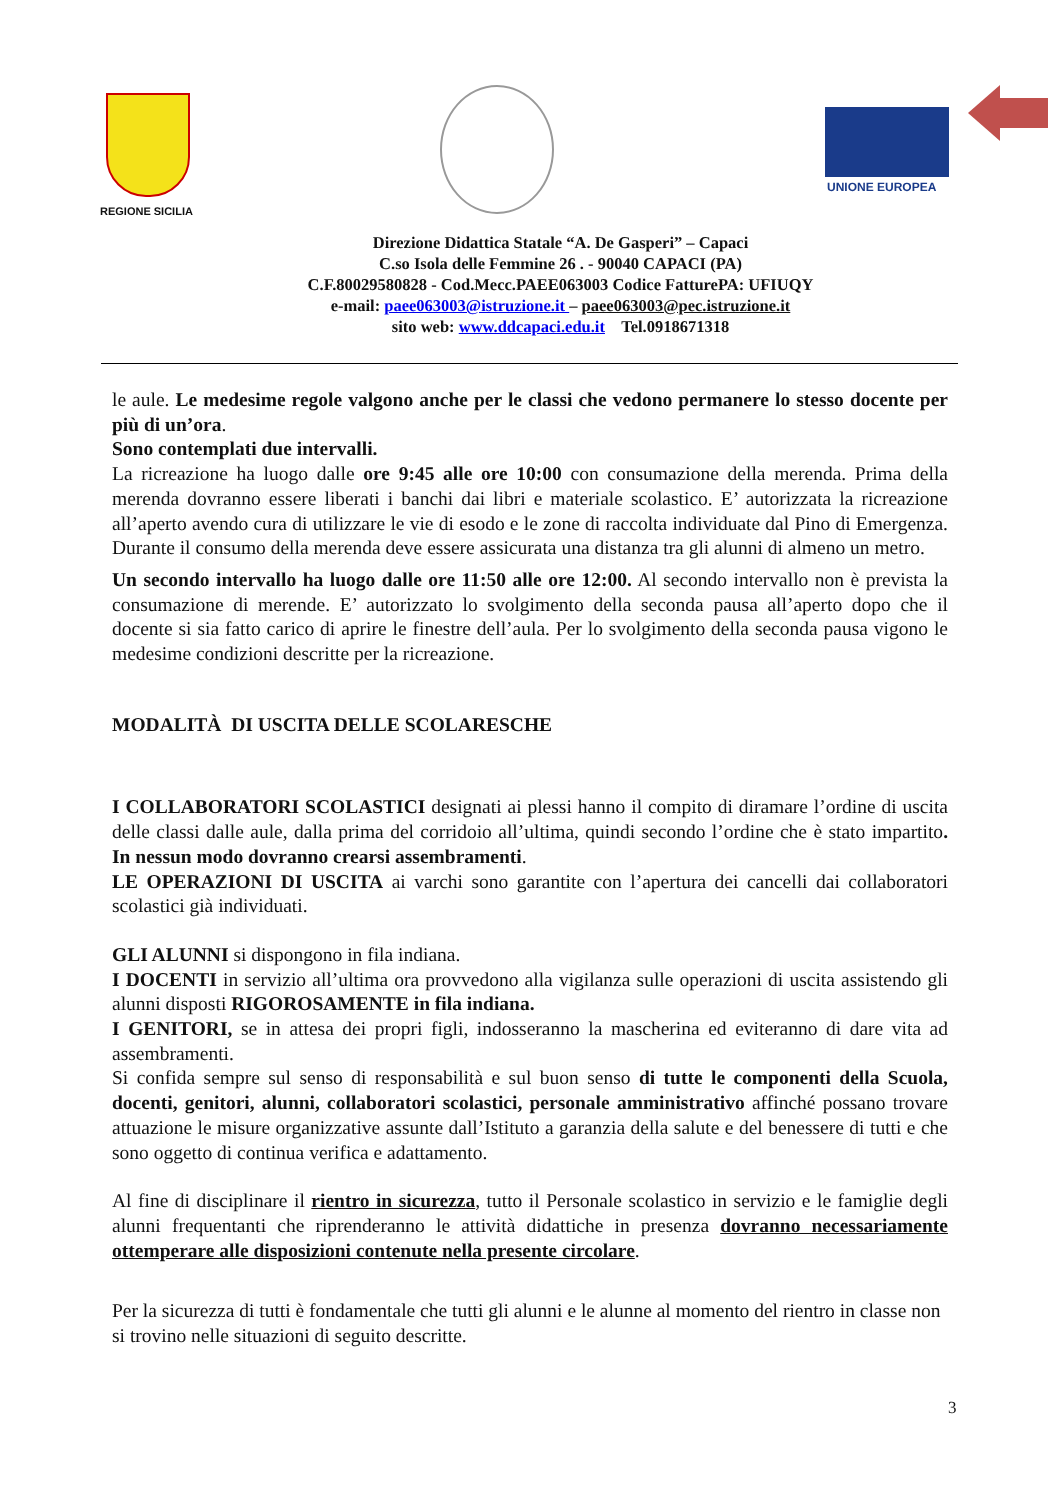REGIONE SICILIA
UNIONE EUROPEA
Direzione Didattica Statale “A. De Gasperi” – Capaci
C.so Isola delle Femmine 26 . - 90040 CAPACI (PA)
C.F.80029580828 - Cod.Mecc.PAEE063003 Codice FatturePA: UFIUQY
e-mail: paee063003@istruzione.it – paee063003@pec.istruzione.it
sito web: www.ddcapaci.edu.it Tel.0918671318
le aule. Le medesime regole valgono anche per le classi che vedono permanere lo stesso docente per più di un’ora.
Sono contemplati due intervalli.
La ricreazione ha luogo dalle ore 9:45 alle ore 10:00 con consumazione della merenda. Prima della merenda dovranno essere liberati i banchi dai libri e materiale scolastico. E’ autorizzata la ricreazione all’aperto avendo cura di utilizzare le vie di esodo e le zone di raccolta individuate dal Pino di Emergenza. Durante il consumo della merenda deve essere assicurata una distanza tra gli alunni di almeno un metro.
Un secondo intervallo ha luogo dalle ore 11:50 alle ore 12:00. Al secondo intervallo non è prevista la consumazione di merende. E’ autorizzato lo svolgimento della seconda pausa all’aperto dopo che il docente si sia fatto carico di aprire le finestre dell’aula. Per lo svolgimento della seconda pausa vigono le medesime condizioni descritte per la ricreazione.
MODALITÀ DI USCITA DELLE SCOLARESCHE
I COLLABORATORI SCOLASTICI designati ai plessi hanno il compito di diramare l’ordine di uscita delle classi dalle aule, dalla prima del corridoio all’ultima, quindi secondo l’ordine che è stato impartito. In nessun modo dovranno crearsi assembramenti.
LE OPERAZIONI DI USCITA ai varchi sono garantite con l’apertura dei cancelli dai collaboratori scolastici già individuati.
GLI ALUNNI si dispongono in fila indiana.
I DOCENTI in servizio all’ultima ora provvedono alla vigilanza sulle operazioni di uscita assistendo gli alunni disposti RIGOROSAMENTE in fila indiana.
I GENITORI, se in attesa dei propri figli, indosseranno la mascherina ed eviteranno di dare vita ad assembramenti.
Si confida sempre sul senso di responsabilità e sul buon senso di tutte le componenti della Scuola, docenti, genitori, alunni, collaboratori scolastici, personale amministrativo affinché possano trovare attuazione le misure organizzative assunte dall’Istituto a garanzia della salute e del benessere di tutti e che sono oggetto di continua verifica e adattamento.
Al fine di disciplinare il rientro in sicurezza, tutto il Personale scolastico in servizio e le famiglie degli alunni frequentanti che riprenderanno le attività didattiche in presenza dovranno necessariamente ottemperare alle disposizioni contenute nella presente circolare.
Per la sicurezza di tutti è fondamentale che tutti gli alunni e le alunne al momento del rientro in classe non si trovino nelle situazioni di seguito descritte.
3